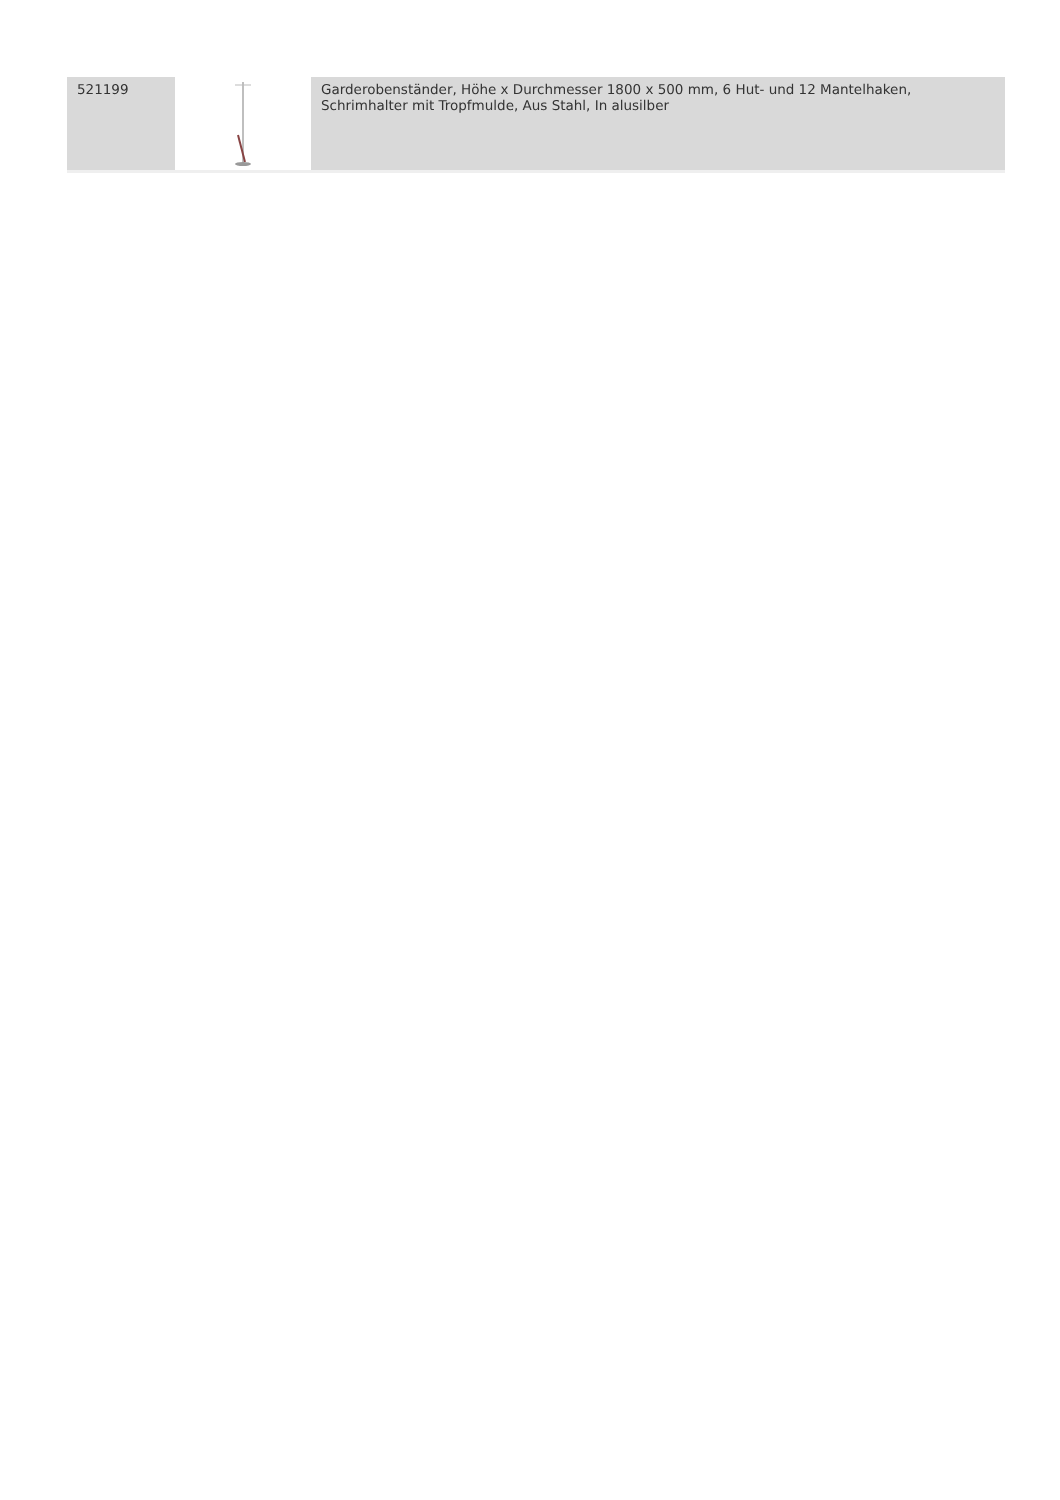| 521199 | | Garderobenständer, Höhe x Durchmesser 1800 x 500 mm, 6 Hut- und 12 Mantelhaken, Schrimhalter mit Tropfmulde, Aus Stahl, In alusilber |